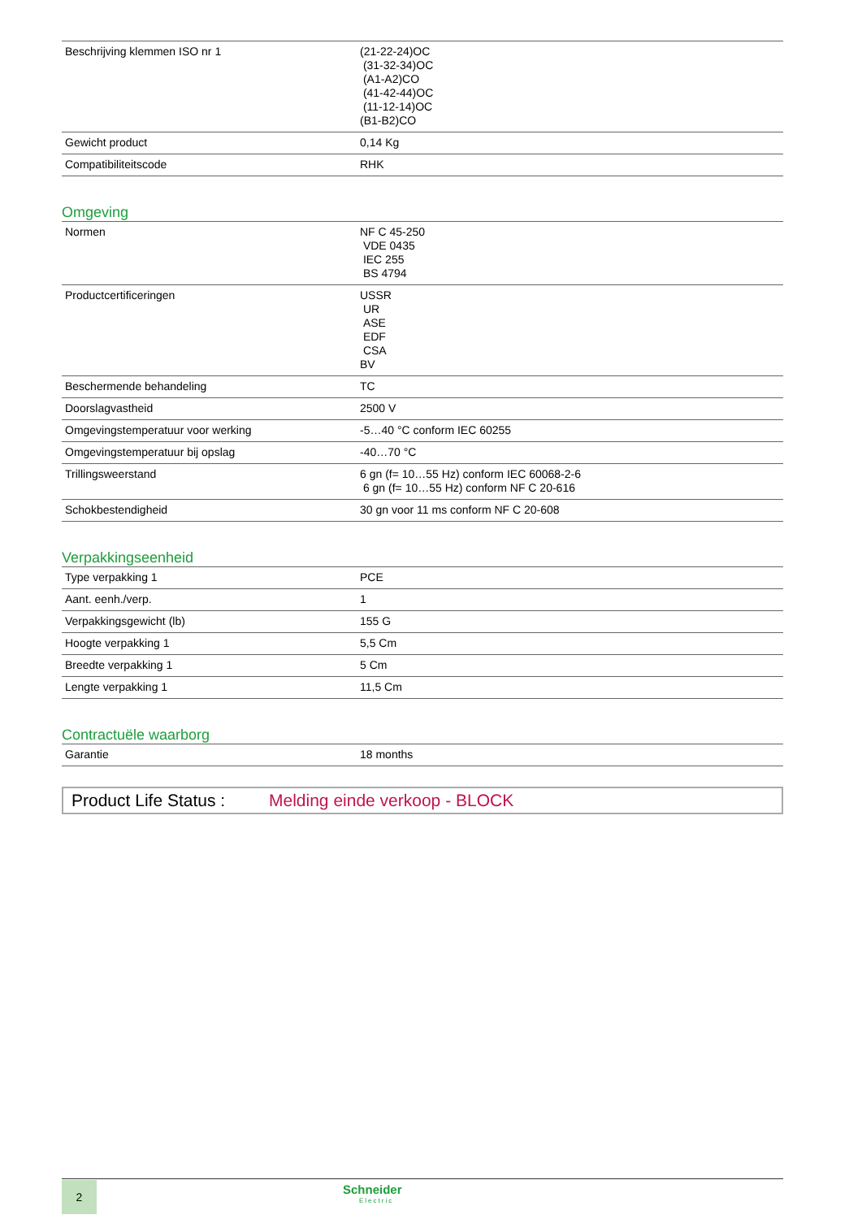| Beschrijving klemmen ISO nr 1 | (21-22-24)OC (31-32-34)OC (A1-A2)CO (41-42-44)OC (11-12-14)OC (B1-B2)CO |
| Gewicht product | 0,14 Kg |
| Compatibiliteitscode | RHK |
Omgeving
| Normen | NF C 45-250 VDE 0435 IEC 255 BS 4794 |
| Productcertificeringen | USSR UR ASE EDF CSA BV |
| Beschermende behandeling | TC |
| Doorslagvastheid | 2500 V |
| Omgevingstemperatuur voor werking | -5…40 °C conform IEC 60255 |
| Omgevingstemperatuur bij opslag | -40…70 °C |
| Trillingsweerstand | 6 gn (f= 10…55 Hz) conform IEC 60068-2-6 6 gn (f= 10…55 Hz) conform NF C 20-616 |
| Schokbestendigheid | 30 gn voor 11 ms conform NF C 20-608 |
Verpakkingseenheid
| Type verpakking 1 | PCE |
| Aant. eenh./verp. | 1 |
| Verpakkingsgewicht (lb) | 155 G |
| Hoogte verpakking 1 | 5,5 Cm |
| Breedte verpakking 1 | 5 Cm |
| Lengte verpakking 1 | 11,5 Cm |
Contractuële waarborg
| Garantie | 18 months |
Product Life Status : Melding einde verkoop - BLOCK
2 Schneider
Electric